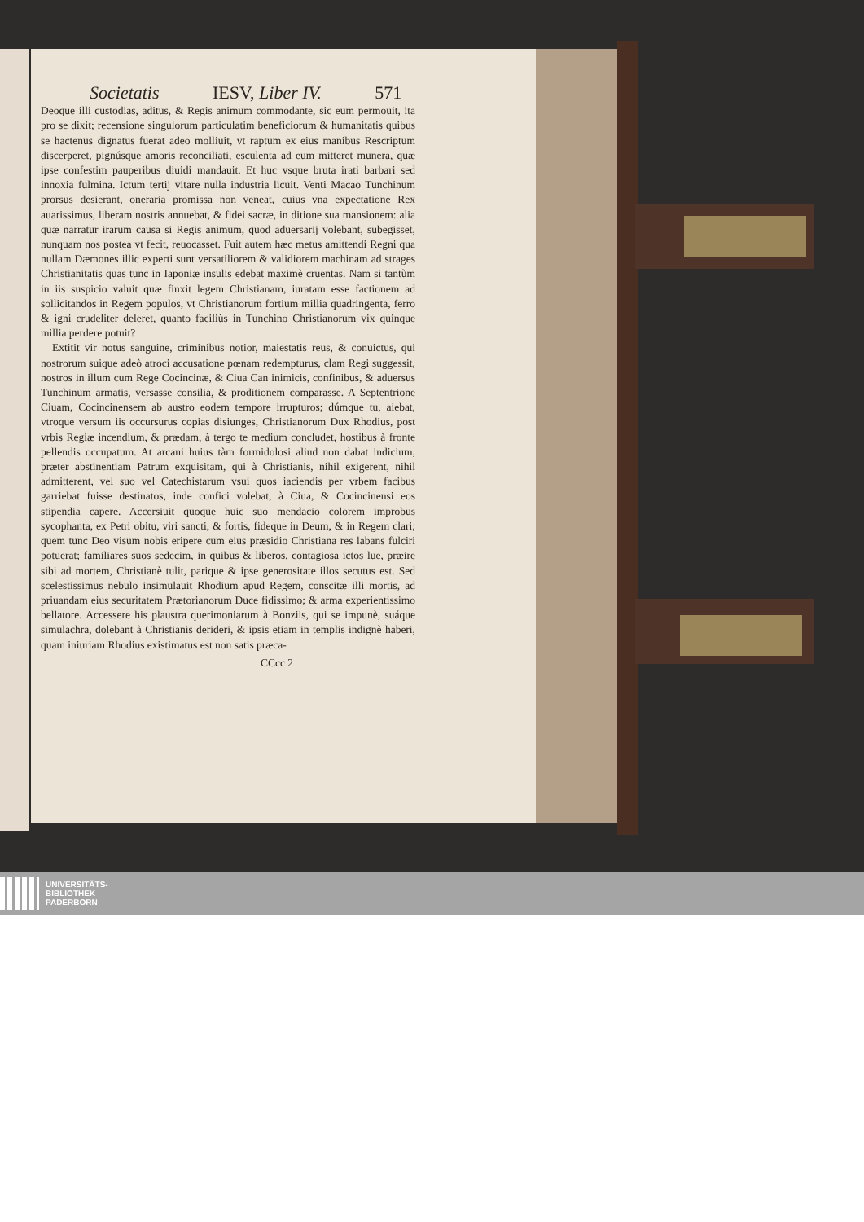Societatis IESV, Liber IV. 571
Deoque illi custodias, aditus, & Regis animum commodante, sic eum permouit, ita pro se dixit; recensione singulorum particulatim beneficiorum & humanitatis quibus se hactenus dignatus fuerat adeo molliuit, vt raptum ex eius manibus Rescriptum discerperet, pignúsque amoris reconciliati, esculenta ad eum mitteret munera, quæ ipse confestim pauperibus diuidi mandauit. Et huc vsque bruta irati barbari sed innoxia fulmina. Ictum tertij vitare nulla industria licuit. Venti Macao Tunchinum prorsus desierant, oneraria promissa non veneat, cuius vna expectatione Rex auarissimus, liberam nostris annuebat, & fidei sacræ, in ditione sua mansionem: alia quæ narratur irarum causa si Regis animum, quod aduersarij volebant, subegisset, nunquam nos postea vt fecit, reuocasset. Fuit autem hæc metus amittendi Regni qua nullam Dæmones illic experti sunt versatiliorem & validiorem machinam ad strages Christianitatis quas tunc in Iaponiæ insulis edebat maximè cruentas. Nam si tantùm in iis suspicio valuit quæ finxit legem Christianam, iuratam esse factionem ad sollicitandos in Regem populos, vt Christianorum fortium millia quadringenta, ferro & igni crudeliter deleret, quanto faciliùs in Tunchino Christianorum vix quinque millia perdere potuit?
Extitit vir notus sanguine, criminibus notior, maiestatis reus, & conuictus, qui nostrorum suique adeò atroci accusatione pœnam redempturus, clam Regi suggessit, nostros in illum cum Rege Cocincinæ, & Ciua Can inimicis, confinibus, & aduersus Tunchinum armatis, versasse consilia, & proditionem comparasse. A Septentrione Ciuam, Cocincinensem ab austro eodem tempore irrupturos; dúmque tu, aiebat, vtroque versum iis occursurus copias disiunges, Christianorum Dux Rhodius, post vrbis Regiæ incendium, & prædam, à tergo te medium concludet, hostibus à fronte pellendis occupatum. At arcani huius tàm formidolosi aliud non dabat indicium, præter abstinentiam Patrum exquisitam, qui à Christianis, nihil exigerent, nihil admitterent, vel suo vel Catechistarum vsui quos iaciendis per vrbem facibus garriebat fuisse destinatos, inde confici volebat, à Ciua, & Cocincinensi eos stipendia capere. Accersiuit quoque huic suo mendacio colorem improbus sycophanta, ex Petri obitu, viri sancti, & fortis, fideque in Deum, & in Regem clari; quem tunc Deo visum nobis eripere cum eius præsidio Christiana res labans fulciri potuerat; familiares suos sedecim, in quibus & liberos, contagiosa ictos lue, præire sibi ad mortem, Christianè tulit, parique & ipse generositate illos secutus est. Sed scelestissimus nebulo insimulauit Rhodium apud Regem, conscitæ illi mortis, ad priuandam eius securitatem Prætorianorum Duce fidissimo; & arma experientissimo bellatore. Accessere his plaustra querimoniarum à Bonziis, qui se impunè, suáque simulachra, dolebant à Christianis derideri, & ipsis etiam in templis indignè haberi, quam iniuriam Rhodius existimatus est non satis præca-
CCcc 2
UNIVERSITÄTS-
BIBLIOTHEK
PADERBORN